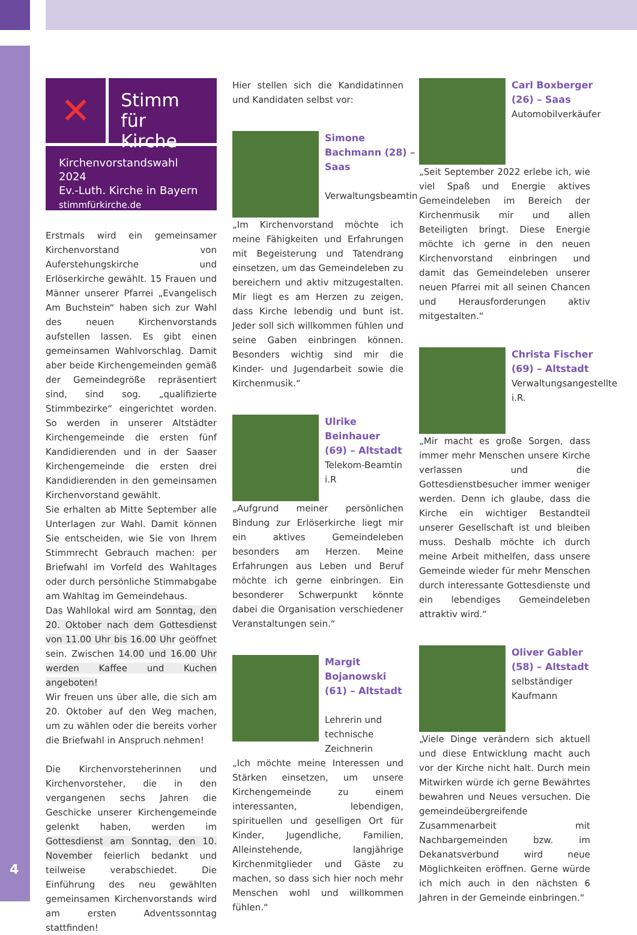✕
Stimm
für Kirche
Kirchenvorstandswahl 2024
Ev.-Luth. Kirche in Bayern
stimmfürkirche.de
Erstmals wird ein gemeinsamer Kirchenvorstand von Auferstehungskirche und Erlöserkirche gewählt. 15 Frauen und Männer unserer Pfarrei „Evangelisch Am Buchstein“ haben sich zur Wahl des neuen Kirchenvorstands aufstellen lassen. Es gibt einen gemeinsamen Wahlvorschlag. Damit aber beide Kirchengemeinden gemäß der Gemeindegröße repräsentiert sind, sind sog. „qualifizierte Stimmbezirke“ eingerichtet worden. So werden in unserer Altstädter Kirchengemeinde die ersten fünf Kandidierenden und in der Saaser Kirchengemeinde die ersten drei Kandidierenden in den gemeinsamen Kirchenvorstand gewählt.
Sie erhalten ab Mitte September alle Unterlagen zur Wahl. Damit können Sie entscheiden, wie Sie von Ihrem Stimmrecht Gebrauch machen: per Briefwahl im Vorfeld des Wahltages oder durch persönliche Stimmabgabe am Wahltag im Gemeindehaus.
Das Wahllokal wird am Sonntag, den 20. Oktober nach dem Gottesdienst von 11.00 Uhr bis 16.00 Uhr geöffnet sein. Zwischen 14.00 und 16.00 Uhr werden Kaffee und Kuchen angeboten!
Wir freuen uns über alle, die sich am 20. Oktober auf den Weg machen, um zu wählen oder die bereits vorher die Briefwahl in Anspruch nehmen!
Die Kirchenvorsteherinnen und Kirchenvorsteher, die in den vergangenen sechs Jahren die Geschicke unserer Kirchengemeinde gelenkt haben, werden im Gottesdienst am Sonntag, den 10. November feierlich bedankt und teilweise verabschiedet. Die Einführung des neu gewählten gemeinsamen Kirchenvorstands wird am ersten Adventssonntag stattfinden!
Hier stellen sich die Kandidatinnen und Kandidaten selbst vor:
Simone Bachmann (28) – Saas
Verwaltungsbeamtin
„Im Kirchenvorstand möchte ich meine Fähigkeiten und Erfahrungen mit Begeisterung und Tatendrang einsetzen, um das Gemeindeleben zu bereichern und aktiv mitzugestalten. Mir liegt es am Herzen zu zeigen, dass Kirche lebendig und bunt ist. Jeder soll sich willkommen fühlen und seine Gaben einbringen können. Besonders wichtig sind mir die Kinder- und Jugendarbeit sowie die Kirchenmusik.“
Ulrike Beinhauer (69) – Altstadt
Telekom-Beamtin i.R
„Aufgrund meiner persönlichen Bindung zur Erlöserkirche liegt mir ein aktives Gemeindeleben besonders am Herzen. Meine Erfahrungen aus Leben und Beruf möchte ich gerne einbringen. Ein besonderer Schwerpunkt könnte dabei die Organisation verschiedener Veranstaltungen sein.“
Margit Bojanowski (61) – Altstadt
Lehrerin und technische Zeichnerin
„Ich möchte meine Interessen und Stärken einsetzen, um unsere Kirchengemeinde zu einem interessanten, lebendigen, spirituellen und geselligen Ort für Kinder, Jugendliche, Familien, Alleinstehende, langjährige Kirchenmitglieder und Gäste zu machen, so dass sich hier noch mehr Menschen wohl und willkommen fühlen.“
Carl Boxberger (26) – Saas
Automobilverkäufer
„Seit September 2022 erlebe ich, wie viel Spaß und Energie aktives Gemeindeleben im Bereich der Kirchenmusik mir und allen Beteiligten bringt. Diese Energie möchte ich gerne in den neuen Kirchenvorstand einbringen und damit das Gemeindeleben unserer neuen Pfarrei mit all seinen Chancen und Herausforderungen aktiv mitgestalten.“
Christa Fischer (69) – Altstadt
Verwaltungsangestellte i.R.
„Mir macht es große Sorgen, dass immer mehr Menschen unsere Kirche verlassen und die Gottesdienstbesucher immer weniger werden. Denn ich glaube, dass die Kirche ein wichtiger Bestandteil unserer Gesellschaft ist und bleiben muss. Deshalb möchte ich durch meine Arbeit mithelfen, dass unsere Gemeinde wieder für mehr Menschen durch interessante Gottesdienste und ein lebendiges Gemeindeleben attraktiv wird.“
Oliver Gabler (58) – Altstadt
selbständiger Kaufmann
„Viele Dinge verändern sich aktuell und diese Entwicklung macht auch vor der Kirche nicht halt. Durch mein Mitwirken würde ich gerne Bewährtes bewahren und Neues versuchen. Die gemeindeübergreifende Zusammenarbeit mit Nachbargemeinden bzw. im Dekanatsverbund wird neue Möglichkeiten eröffnen. Gerne würde ich mich auch in den nächsten 6 Jahren in der Gemeinde einbringen.“
4